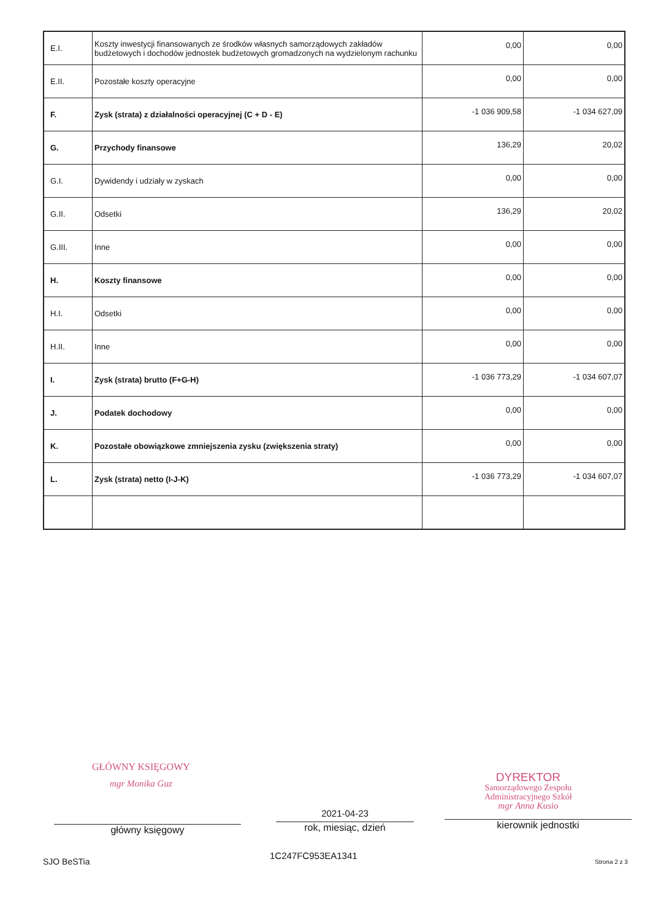| E.I. | Koszty inwestycji finansowanych ze środków własnych samorządowych zakładów budżetowych i dochodów jednostek budżetowych gromadzonych na wydzielonym rachunku | 0,00 | 0,00 |
| E.II. | Pozostałe koszty operacyjne | 0,00 | 0,00 |
| F. | Zysk (strata) z działalności operacyjnej (C + D - E) | -1 036 909,58 | -1 034 627,09 |
| G. | Przychody finansowe | 136,29 | 20,02 |
| G.I. | Dywidendy i udziały w zyskach | 0,00 | 0,00 |
| G.II. | Odsetki | 136,29 | 20,02 |
| G.III. | Inne | 0,00 | 0,00 |
| H. | Koszty finansowe | 0,00 | 0,00 |
| H.I. | Odsetki | 0,00 | 0,00 |
| H.II. | Inne | 0,00 | 0,00 |
| I. | Zysk (strata) brutto (F+G-H) | -1 036 773,29 | -1 034 607,07 |
| J. | Podatek dochodowy | 0,00 | 0,00 |
| K. | Pozostałe obowiązkowe zmniejszenia zysku (zwiększenia straty) | 0,00 | 0,00 |
| L. | Zysk (strata) netto (I-J-K) | -1 036 773,29 | -1 034 607,07 |
GŁÓWNY KSIĘGOWY
mgr Monika Guz
DYREKTOR
Samorządowego Zespołu
Administracyjnego Szkół
mgr Anna Kusio
2021-04-23
główny księgowy rok, miesiąc, dzień kierownik jednostki
SJO BeSTia
1C247FC953EA1341
Strona 2 z 3